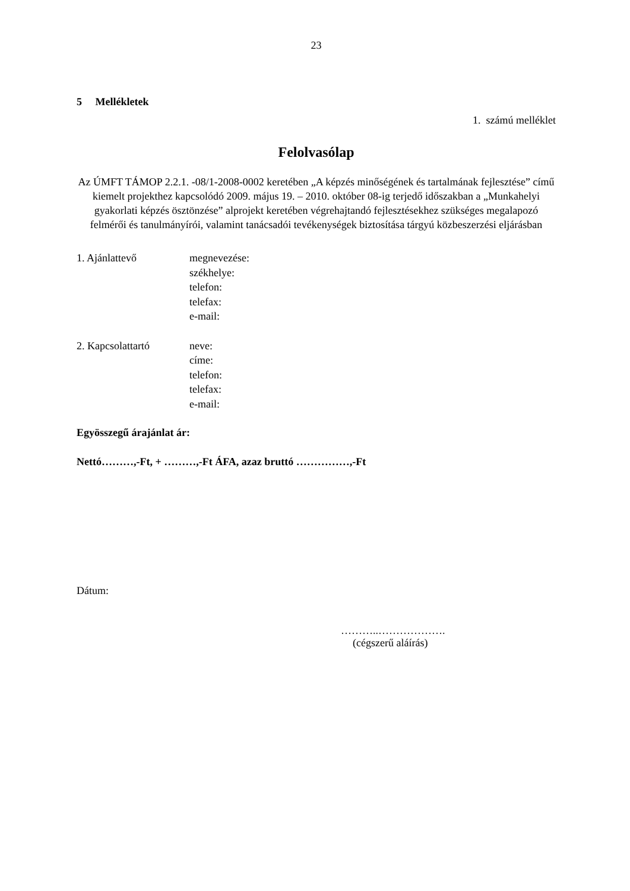23
5 Mellékletek
1. számú melléklet
Felolvasólap
Az ÚMFT TÁMOP 2.2.1. -08/1-2008-0002 keretében „A képzés minőségének és tartalmának fejlesztése” című kiemelt projekthez kapcsolódó 2009. május 19. – 2010. október 08-ig terjedő időszakban a „Munkahelyi gyakorlati képzés ösztönzése” alprojekt keretében végrehajtandó fejlesztésekhez szükséges megalapozó felmérői és tanulmányírói, valamint tanácsadói tevékenységek biztosítása tárgyú közbeszerzési eljárásban
| 1. Ajánlattevő | megnevezése: székhelye: telefon: telefax: e-mail: |
| 2. Kapcsolattartó | neve: címe: telefon: telefax: e-mail: |
Egyösszegű árajánlat ár:
Nettó………,-Ft, + ………,-Ft ÁFA, azaz bruttó ……………,-Ft
Dátum:
………..……………….
(cégszerű aláírás)